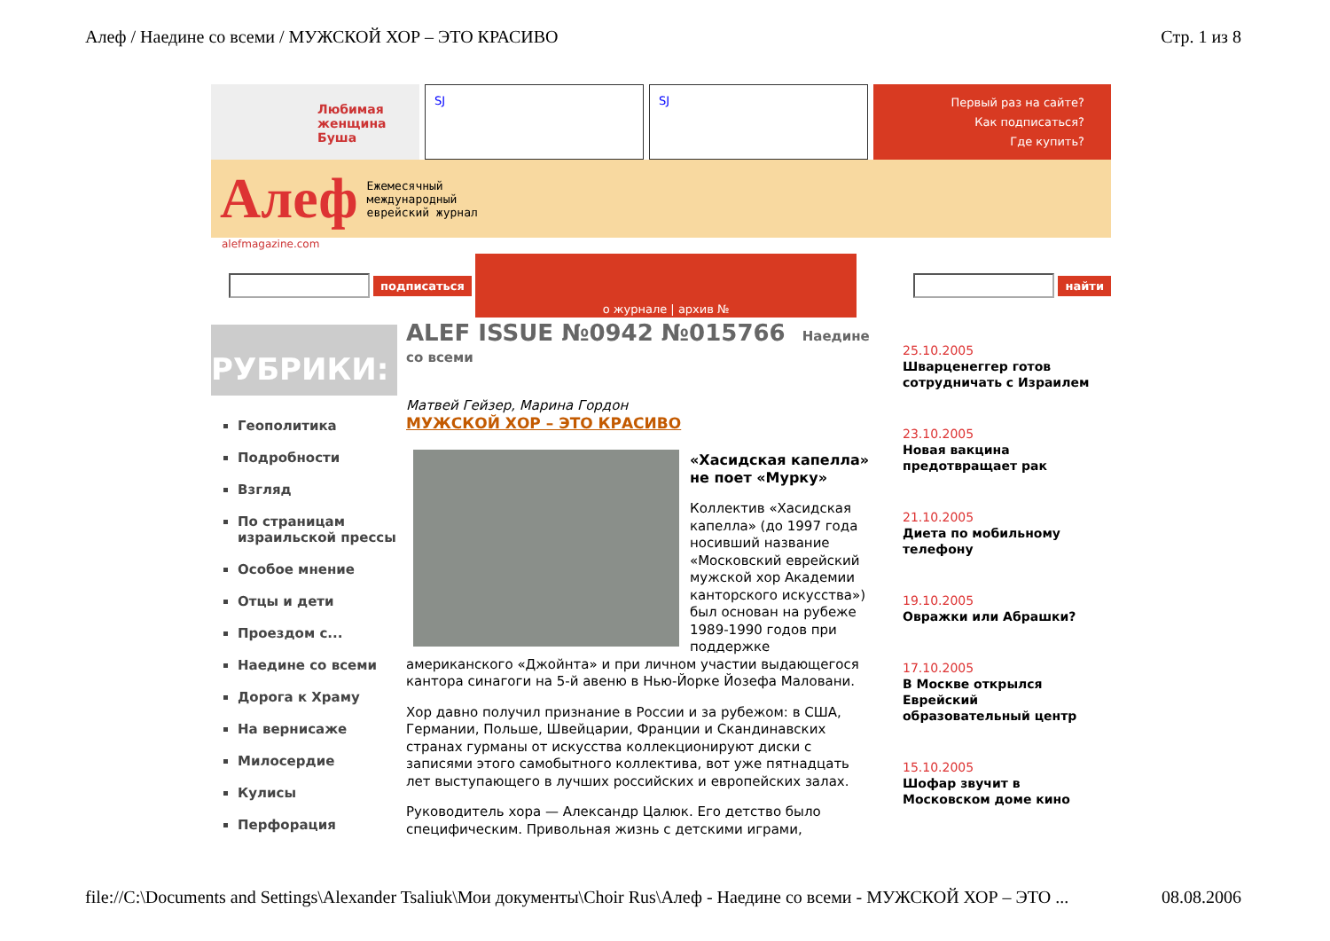Алеф / Наедине со всеми / МУЖСКОЙ ХОР – ЭТО КРАСИВО Стр. 1 из 8
Любимая женщина Буша
SJ SJ
Первый раз на сайте?
Как подписаться?
Где купить?
Алеф Ежемесячный
международный
еврейский журнал
alefmagazine.com
подписаться
о журнале | архив №
найти
РУБРИКИ:
Геополитика
Подробности
Взгляд
По страницам израильской прессы
Особое мнение
Отцы и дети
Проездом с...
Наедине со всеми
Дорога к Храму
На вернисаже
Милосердие
Кулисы
Перфорация
ALEF ISSUE №0942 №015766 Наедине со всеми
Матвей Гейзер, Марина Гордон
МУЖСКОЙ ХОР – ЭТО КРАСИВО
«Хасидская капелла» не поет «Мурку»
Коллектив «Хасидская капелла» (до 1997 года носивший название «Московский еврейский мужской хор Академии канторского искусства») был основан на рубеже 1989-1990 годов при поддержке американского «Джойнта» и при личном участии выдающегося кантора синагоги на 5-й авеню в Нью-Йорке Йозефа Маловани.
Хор давно получил признание в России и за рубежом: в США, Германии, Польше, Швейцарии, Франции и Скандинавских странах гурманы от искусства коллекционируют диски с записями этого самобытного коллектива, вот уже пятнадцать лет выступающего в лучших российских и европейских залах.
Руководитель хора — Александр Цалюк. Его детство было специфическим. Привольная жизнь с детскими играми,
25.10.2005
Шварценеггер готов сотрудничать с Израилем
23.10.2005
Новая вакцина предотвращает рак
21.10.2005
Диета по мобильному телефону
19.10.2005
Овражки или Абрашки?
17.10.2005
В Москве открылся Еврейский образовательный центр
15.10.2005
Шофар звучит в Московском доме кино
file://C:\Documents and Settings\Alexander Tsaliuk\Мои документы\Choir Rus\Алеф - Наедине со всеми - МУЖСКОЙ ХОР – ЭТО ... 08.08.2006